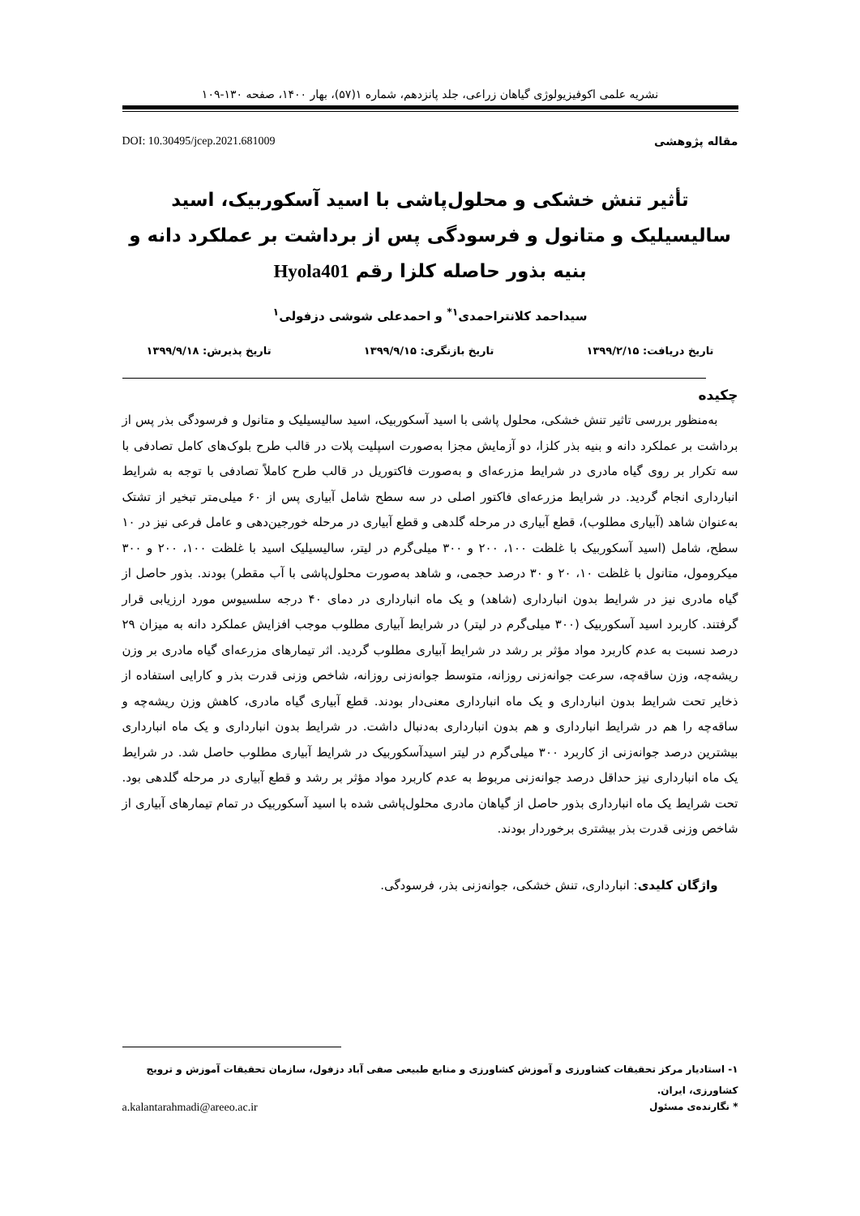نشریه علمی اکوفیزیولوژی گیاهان زراعی، جلد پانزدهم، شماره ۱(۵۷)، بهار ۱۴۰۰، صفحه ۱۳۰-۱۰۹
مقاله پژوهشی DOI: 10.30495/jcep.2021.681009
تأثیر تنش خشکی و محلول‌پاشی با اسید آسکوربیک، اسید سالیسیلیک و متانول و فرسودگی پس از برداشت بر عملکرد دانه و بنیه بذور حاصله کلزا رقم Hyola401
سیداحمد کلانتراحمدی<sup>۱*</sup> و احمدعلی شوشی دزفولی<sup>۱</sup>
تاریخ دریافت: ۱۳۹۹/۲/۱۵ تاریخ بازنگری: ۱۳۹۹/۹/۱۵ تاریخ پذیرش: ۱۳۹۹/۹/۱۸
چکیده
به‌منظور بررسی تاثیر تنش خشکی، محلول پاشی با اسید آسکوربیک، اسید سالیسیلیک و متانول و فرسودگی بذر پس از برداشت بر عملکرد دانه و بنیه بذر کلزا، دو آزمایش مجزا به‌صورت اسپلیت پلات در قالب طرح بلوک‌های کامل تصادفی با سه تکرار بر روی گیاه مادری در شرایط مزرعه‌ای و به‌صورت فاکتوریل در قالب طرح کاملاً تصادفی با توجه به شرایط انبارداری انجام گردید. در شرایط مزرعه‌ای فاکتور اصلی در سه سطح شامل آبیاری پس از ۶۰ میلی‌متر تبخیر از تشتک به‌عنوان شاهد (آبیاری مطلوب)، قطع آبیاری در مرحله گلدهی و قطع آبیاری در مرحله خورجین‌دهی و عامل فرعی نیز در ۱۰ سطح، شامل (اسید آسکوربیک با غلظت ۱۰۰، ۲۰۰ و ۳۰۰ میلی‌گرم در لیتر، سالیسیلیک اسید با غلظت ۱۰۰، ۲۰۰ و ۳۰۰ میکرومول، متانول با غلظت ۱۰، ۲۰ و ۳۰ درصد حجمی، و شاهد به‌صورت محلول‌پاشی با آب مقطر) بودند. بذور حاصل از گیاه مادری نیز در شرایط بدون انبارداری (شاهد) و یک ماه انبارداری در دمای ۴۰ درجه سلسیوس مورد ارزیابی قرار گرفتند. کاربرد اسید آسکوربیک (۳۰۰ میلی‌گرم در لیتر) در شرایط آبیاری مطلوب موجب افزایش عملکرد دانه به میزان ۲۹ درصد نسبت به عدم کاربرد مواد مؤثر بر رشد در شرایط آبیاری مطلوب گردید. اثر تیمارهای مزرعه‌ای گیاه مادری بر وزن ریشه‌چه، وزن ساقه‌چه، سرعت جوانه‌زنی روزانه، متوسط جوانه‌زنی روزانه، شاخص وزنی قدرت بذر و کارایی استفاده از ذخایر تحت شرایط بدون انبارداری و یک ماه انبارداری معنی‌دار بودند. قطع آبیاری گیاه مادری، کاهش وزن ریشه‌چه و ساقه‌چه را هم در شرایط انبارداری و هم بدون انبارداری به‌دنبال داشت. در شرایط بدون انبارداری و یک ماه انبارداری بیشترین درصد جوانه‌زنی از کاربرد ۳۰۰ میلی‌گرم در لیتر اسیدآسکوربیک در شرایط آبیاری مطلوب حاصل شد. در شرایط یک ماه انبارداری نیز حداقل درصد جوانه‌زنی مربوط به عدم کاربرد مواد مؤثر بر رشد و قطع آبیاری در مرحله گلدهی بود. تحت شرایط یک ماه انبارداری بذور حاصل از گیاهان مادری محلول‌پاشی شده با اسید آسکوربیک در تمام تیمارهای آبیاری از شاخص وزنی قدرت بذر بیشتری برخوردار بودند.
واژگان کلیدی: انبارداری، تنش خشکی، جوانه‌زنی بذر، فرسودگی.
۱- استادیار مرکز تحقیقات کشاورزی و آموزش کشاورزی و منابع طبیعی صفی آباد دزفول، سازمان تحقیقات آموزش و ترویج کشاورزی، ایران.
* نگارنده‌ی مسئول a.kalantarahmadi@areeo.ac.ir